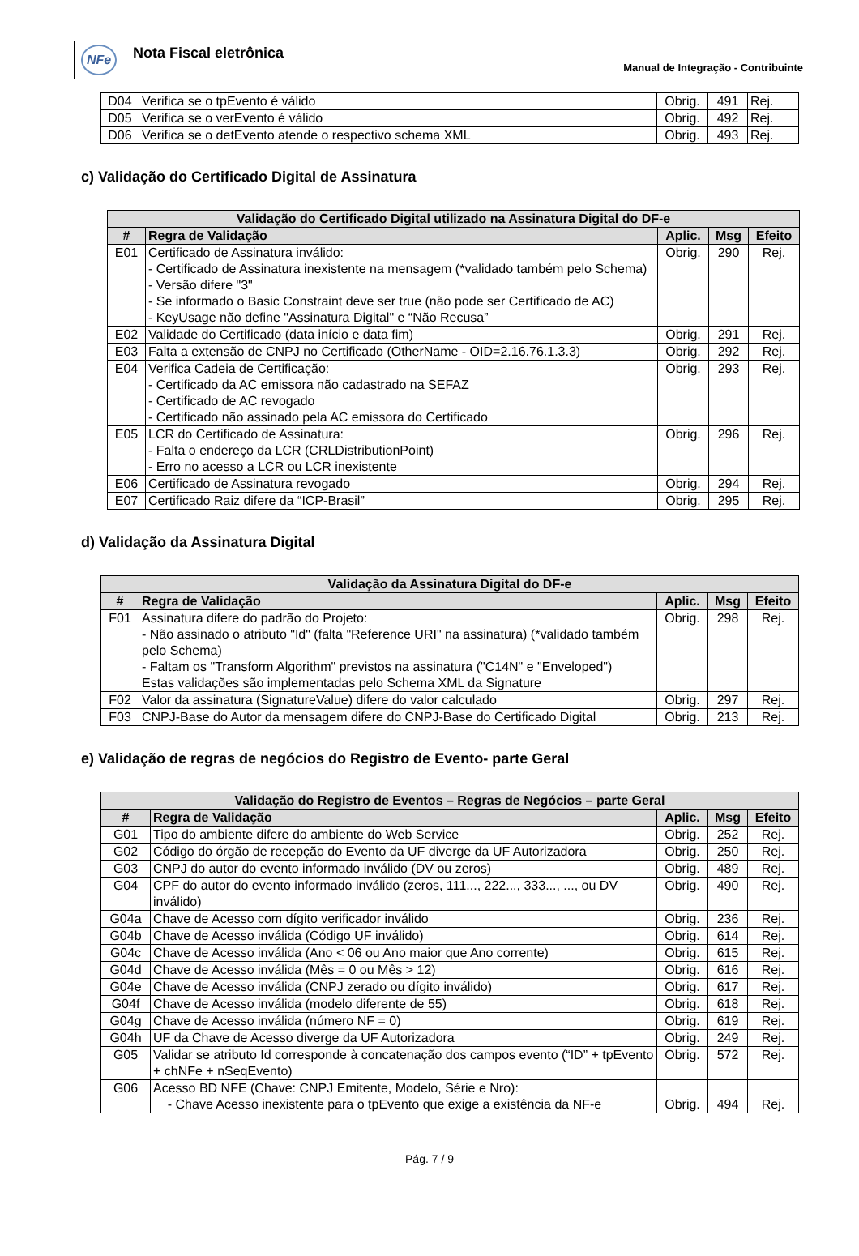NFe
Nota Fiscal eletrônica
Manual de Integração - Contribuinte
| D04 | Verifica se o tpEvento é válido | Obrig. | 491 | Rej. |
| D05 | Verifica se o verEvento é válido | Obrig. | 492 | Rej. |
| D06 | Verifica se o detEvento atende o respectivo schema XML | Obrig. | 493 | Rej. |
c) Validação do Certificado Digital de Assinatura
| Validação do Certificado Digital utilizado na Assinatura Digital do DF-e | | | | |
| --- | --- | --- | --- | --- |
| # | Regra de Validação | Aplic. | Msg | Efeito |
| E01 | Certificado de Assinatura inválido: - Certificado de Assinatura inexistente na mensagem (*validado também pelo Schema) - Versão difere "3" - Se informado o Basic Constraint deve ser true (não pode ser Certificado de AC) - KeyUsage não define "Assinatura Digital" e “Não Recusa” | Obrig. | 290 | Rej. |
| E02 | Validade do Certificado (data início e data fim) | Obrig. | 291 | Rej. |
| E03 | Falta a extensão de CNPJ no Certificado (OtherName - OID=2.16.76.1.3.3) | Obrig. | 292 | Rej. |
| E04 | Verifica Cadeia de Certificação: - Certificado da AC emissora não cadastrado na SEFAZ - Certificado de AC revogado - Certificado não assinado pela AC emissora do Certificado | Obrig. | 293 | Rej. |
| E05 | LCR do Certificado de Assinatura: - Falta o endereço da LCR (CRLDistributionPoint) - Erro no acesso a LCR ou LCR inexistente | Obrig. | 296 | Rej. |
| E06 | Certificado de Assinatura revogado | Obrig. | 294 | Rej. |
| E07 | Certificado Raiz difere da “ICP-Brasil” | Obrig. | 295 | Rej. |
d) Validação da Assinatura Digital
| Validação da Assinatura Digital do DF-e | | | | |
| --- | --- | --- | --- | --- |
| # | Regra de Validação | Aplic. | Msg | Efeito |
| F01 | Assinatura difere do padrão do Projeto: - Não assinado o atributo "Id" (falta "Reference URI" na assinatura) (*validado também pelo Schema) - Faltam os "Transform Algorithm" previstos na assinatura ("C14N" e "Enveloped") Estas validações são implementadas pelo Schema XML da Signature | Obrig. | 298 | Rej. |
| F02 | Valor da assinatura (SignatureValue) difere do valor calculado | Obrig. | 297 | Rej. |
| F03 | CNPJ-Base do Autor da mensagem difere do CNPJ-Base do Certificado Digital | Obrig. | 213 | Rej. |
e) Validação de regras de negócios do Registro de Evento- parte Geral
| Validação do Registro de Eventos – Regras de Negócios – parte Geral | | | | |
| --- | --- | --- | --- | --- |
| # | Regra de Validação | Aplic. | Msg | Efeito |
| G01 | Tipo do ambiente difere do ambiente do Web Service | Obrig. | 252 | Rej. |
| G02 | Código do órgão de recepção do Evento da UF diverge da UF Autorizadora | Obrig. | 250 | Rej. |
| G03 | CNPJ do autor do evento informado inválido (DV ou zeros) | Obrig. | 489 | Rej. |
| G04 | CPF do autor do evento informado inválido (zeros, 111..., 222..., 333..., ..., ou DV inválido) | Obrig. | 490 | Rej. |
| G04a | Chave de Acesso com dígito verificador inválido | Obrig. | 236 | Rej. |
| G04b | Chave de Acesso inválida (Código UF inválido) | Obrig. | 614 | Rej. |
| G04c | Chave de Acesso inválida (Ano < 06 ou Ano maior que Ano corrente) | Obrig. | 615 | Rej. |
| G04d | Chave de Acesso inválida (Mês = 0 ou Mês > 12) | Obrig. | 616 | Rej. |
| G04e | Chave de Acesso inválida (CNPJ zerado ou dígito inválido) | Obrig. | 617 | Rej. |
| G04f | Chave de Acesso inválida (modelo diferente de 55) | Obrig. | 618 | Rej. |
| G04g | Chave de Acesso inválida (número NF = 0) | Obrig. | 619 | Rej. |
| G04h | UF da Chave de Acesso diverge da UF Autorizadora | Obrig. | 249 | Rej. |
| G05 | Validar se atributo Id corresponde à concatenação dos campos evento (“ID” + tpEvento + chNFe + nSeqEvento) | Obrig. | 572 | Rej. |
| G06 | Acesso BD NFE (Chave: CNPJ Emitente, Modelo, Série e Nro): - Chave Acesso inexistente para o tpEvento que exige a existência da NF-e | Obrig. | 494 | Rej. |
Pág. 7 / 9